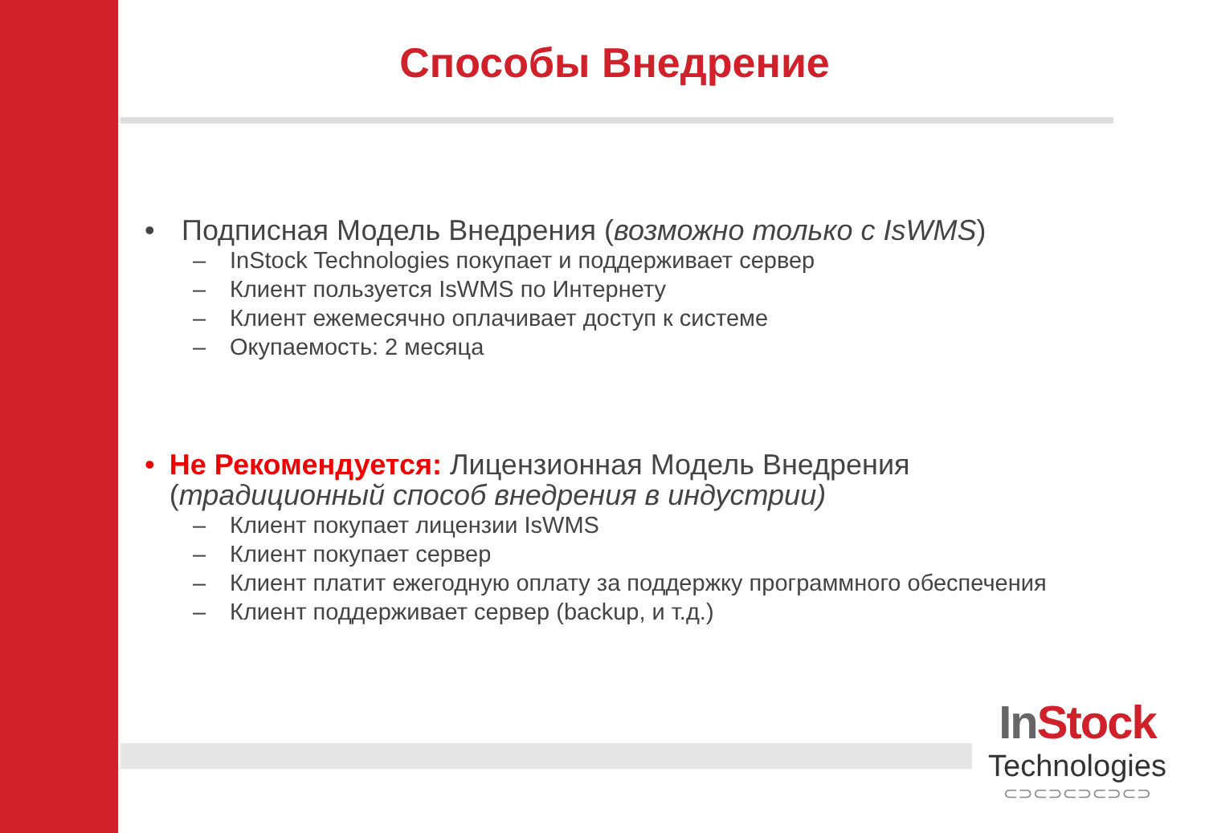Способы Внедрение
• Подписная Модель Внедрения (возможно только с IsWMS)
– InStock Technologies покупает и поддерживает сервер
– Клиент пользуется IsWMS по Интернету
– Клиент ежемесячно оплачивает доступ к системе
– Окупаемость: 2 месяца
• Не Рекомендуется: Лицензионная Модель Внедрения (традиционный способ внедрения в индустрии)
– Клиент покупает лицензии IsWMS
– Клиент покупает сервер
– Клиент платит ежегодную оплату за поддержку программного обеспечения
– Клиент поддерживает сервер (backup, и т.д.)
In Stock
Technologies
⊂⊃⊂⊃⊂⊃⊂⊃⊂⊃